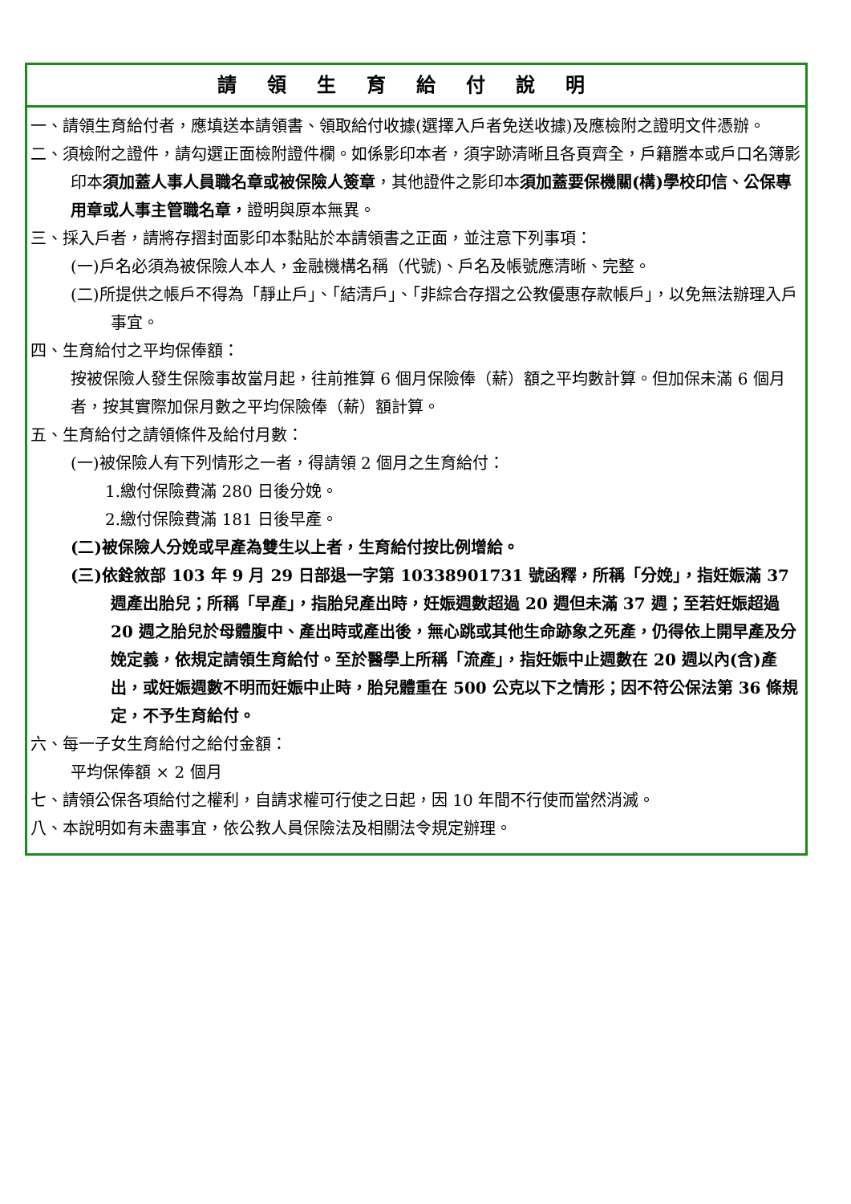請領生育給付說明
一、請領生育給付者，應填送本請領書、領取給付收據(選擇入戶者免送收據)及應檢附之證明文件憑辦。
二、須檢附之證件，請勾選正面檢附證件欄。如係影印本者，須字跡清晰且各頁齊全，戶籍謄本或戶口名簿影印本須加蓋人事人員職名章或被保險人簽章，其他證件之影印本須加蓋要保機關(構)學校印信、公保專用章或人事主管職名章，證明與原本無異。
三、採入戶者，請將存摺封面影印本黏貼於本請領書之正面，並注意下列事項：
(一)戶名必須為被保險人本人，金融機構名稱（代號)、戶名及帳號應清晰、完整。
(二)所提供之帳戶不得為「靜止戶」、「結清戶」、「非綜合存摺之公教優惠存款帳戶」，以免無法辦理入戶事宜。
四、生育給付之平均保俸額：
按被保險人發生保險事故當月起，往前推算 6 個月保險俸（薪）額之平均數計算。但加保未滿 6 個月者，按其實際加保月數之平均保險俸（薪）額計算。
五、生育給付之請領條件及給付月數：
(一)被保險人有下列情形之一者，得請領 2 個月之生育給付：
1.繳付保險費滿 280 日後分娩。
2.繳付保險費滿 181 日後早產。
(二)被保險人分娩或早產為雙生以上者，生育給付按比例增給。
(三)依銓敘部 103 年 9 月 29 日部退一字第 10338901731 號函釋，所稱「分娩」，指妊娠滿 37 週產出胎兒；所稱「早產」，指胎兒產出時，妊娠週數超過 20 週但未滿 37 週；至若妊娠超過 20 週之胎兒於母體腹中、產出時或產出後，無心跳或其他生命跡象之死產，仍得依上開早產及分娩定義，依規定請領生育給付。至於醫學上所稱「流產」，指妊娠中止週數在 20 週以內(含)產出，或妊娠週數不明而妊娠中止時，胎兒體重在 500 公克以下之情形；因不符公保法第 36 條規定，不予生育給付。
六、每一子女生育給付之給付金額：
平均保俸額 × 2 個月
七、請領公保各項給付之權利，自請求權可行使之日起，因 10 年間不行使而當然消滅。
八、本說明如有未盡事宜，依公教人員保險法及相關法令規定辦理。